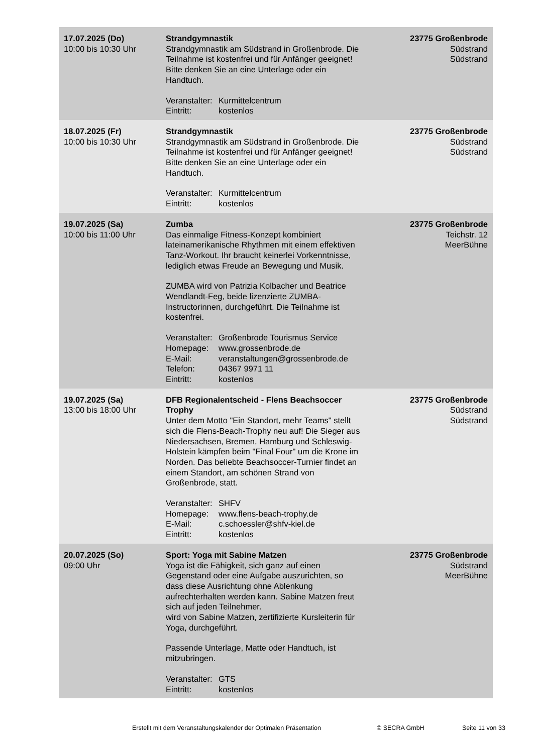| 17.07.2025 (Do) 10:00 bis 10:30 Uhr | Strandgymnastik Strandgymnastik am Südstrand in Großenbrode. Die Teilnahme ist kostenfrei und für Anfänger geeignet! Bitte denken Sie an eine Unterlage oder ein Handtuch. Veranstalter: Kurmittelcentrum Eintritt: kostenlos | 23775 Großenbrode Südstrand Südstrand |
| 18.07.2025 (Fr) 10:00 bis 10:30 Uhr | Strandgymnastik Strandgymnastik am Südstrand in Großenbrode. Die Teilnahme ist kostenfrei und für Anfänger geeignet! Bitte denken Sie an eine Unterlage oder ein Handtuch. Veranstalter: Kurmittelcentrum Eintritt: kostenlos | 23775 Großenbrode Südstrand Südstrand |
| 19.07.2025 (Sa) 10:00 bis 11:00 Uhr | Zumba Das einmalige Fitness-Konzept kombiniert lateinamerikanische Rhythmen mit einem effektiven Tanz-Workout. Ihr braucht keinerlei Vorkenntnisse, lediglich etwas Freude an Bewegung und Musik. ZUMBA wird von Patrizia Kolbacher und Beatrice Wendlandt-Feg, beide lizenzierte ZUMBA-Instructorinnen, durchgeführt. Die Teilnahme ist kostenfrei. Veranstalter: Großenbrode Tourismus Service Homepage: www.grossenbrode.de E-Mail: veranstaltungen@grossenbrode.de Telefon: 04367 9971 11 Eintritt: kostenlos | 23775 Großenbrode Teichstr. 12 MeerBühne |
| 19.07.2025 (Sa) 13:00 bis 18:00 Uhr | DFB Regionalentscheid - Flens Beachsoccer Trophy Unter dem Motto "Ein Standort, mehr Teams" stellt sich die Flens-Beach-Trophy neu auf! Die Sieger aus Niedersachsen, Bremen, Hamburg und Schleswig-Holstein kämpfen beim "Final Four" um die Krone im Norden. Das beliebte Beachsoccer-Turnier findet an einem Standort, am schönen Strand von Großenbrode, statt. Veranstalter: SHFV Homepage: www.flens-beach-trophy.de E-Mail: c.schoessler@shfv-kiel.de Eintritt: kostenlos | 23775 Großenbrode Südstrand Südstrand |
| 20.07.2025 (So) 09:00 Uhr | Sport: Yoga mit Sabine Matzen Yoga ist die Fähigkeit, sich ganz auf einen Gegenstand oder eine Aufgabe auszurichten, so dass diese Ausrichtung ohne Ablenkung aufrechterhalten werden kann. Sabine Matzen freut sich auf jeden Teilnehmer. wird von Sabine Matzen, zertifizierte Kursleiterin für Yoga, durchgeführt. Passende Unterlage, Matte oder Handtuch, ist mitzubringen. Veranstalter: GTS Eintritt: kostenlos | 23775 Großenbrode Südstrand MeerBühne |
Erstellt mit dem Veranstaltungskalender der Optimalen Präsentation © SECRA GmbH Seite 11 von 33